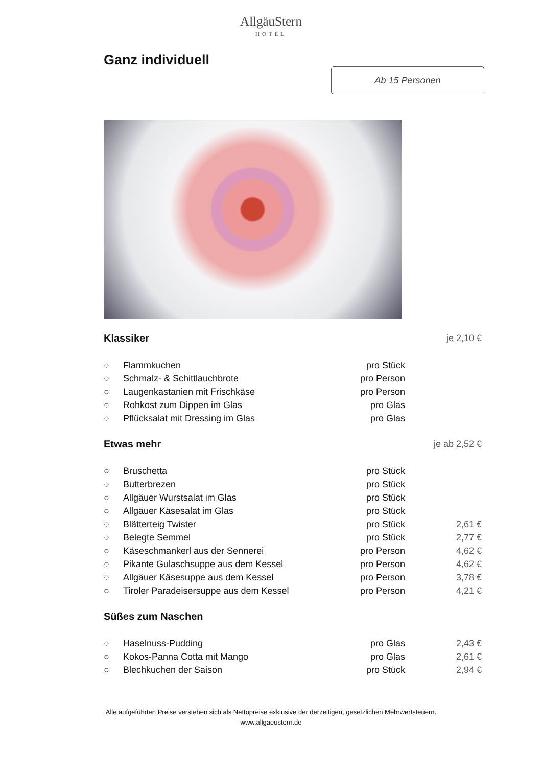AllgäuStern
HOTEL
Ganz individuell
Ab 15 Personen
| Klassiker | | | je 2,10 € |
| ○ | Flammkuchen | pro Stück | |
| ○ | Schmalz- & Schittlauchbrote | pro Person | |
| ○ | Laugenkastanien mit Frischkäse | pro Person | |
| ○ | Rohkost zum Dippen im Glas | pro Glas | |
| ○ | Pflücksalat mit Dressing im Glas | pro Glas | |
| Etwas mehr | | | je ab 2,52 € |
| ○ | Bruschetta | pro Stück | |
| ○ | Butterbrezen | pro Stück | |
| ○ | Allgäuer Wurstsalat im Glas | pro Stück | |
| ○ | Allgäuer Käsesalat im Glas | pro Stück | |
| ○ | Blätterteig Twister | pro Stück | 2,61 € |
| ○ | Belegte Semmel | pro Stück | 2,77 € |
| ○ | Käseschmankerl aus der Sennerei | pro Person | 4,62 € |
| ○ | Pikante Gulaschsuppe aus dem Kessel | pro Person | 4,62 € |
| ○ | Allgäuer Käsesuppe aus dem Kessel | pro Person | 3,78 € |
| ○ | Tiroler Paradeisersuppe aus dem Kessel | pro Person | 4,21 € |
| Süßes zum Naschen | | | |
| ○ | Haselnuss-Pudding | pro Glas | 2,43 € |
| ○ | Kokos-Panna Cotta mit Mango | pro Glas | 2,61 € |
| ○ | Blechkuchen der Saison | pro Stück | 2,94 € |
Alle aufgeführten Preise verstehen sich als Nettopreise exklusive der derzeitigen, gesetzlichen Mehrwertsteuern.
www.allgaeustern.de